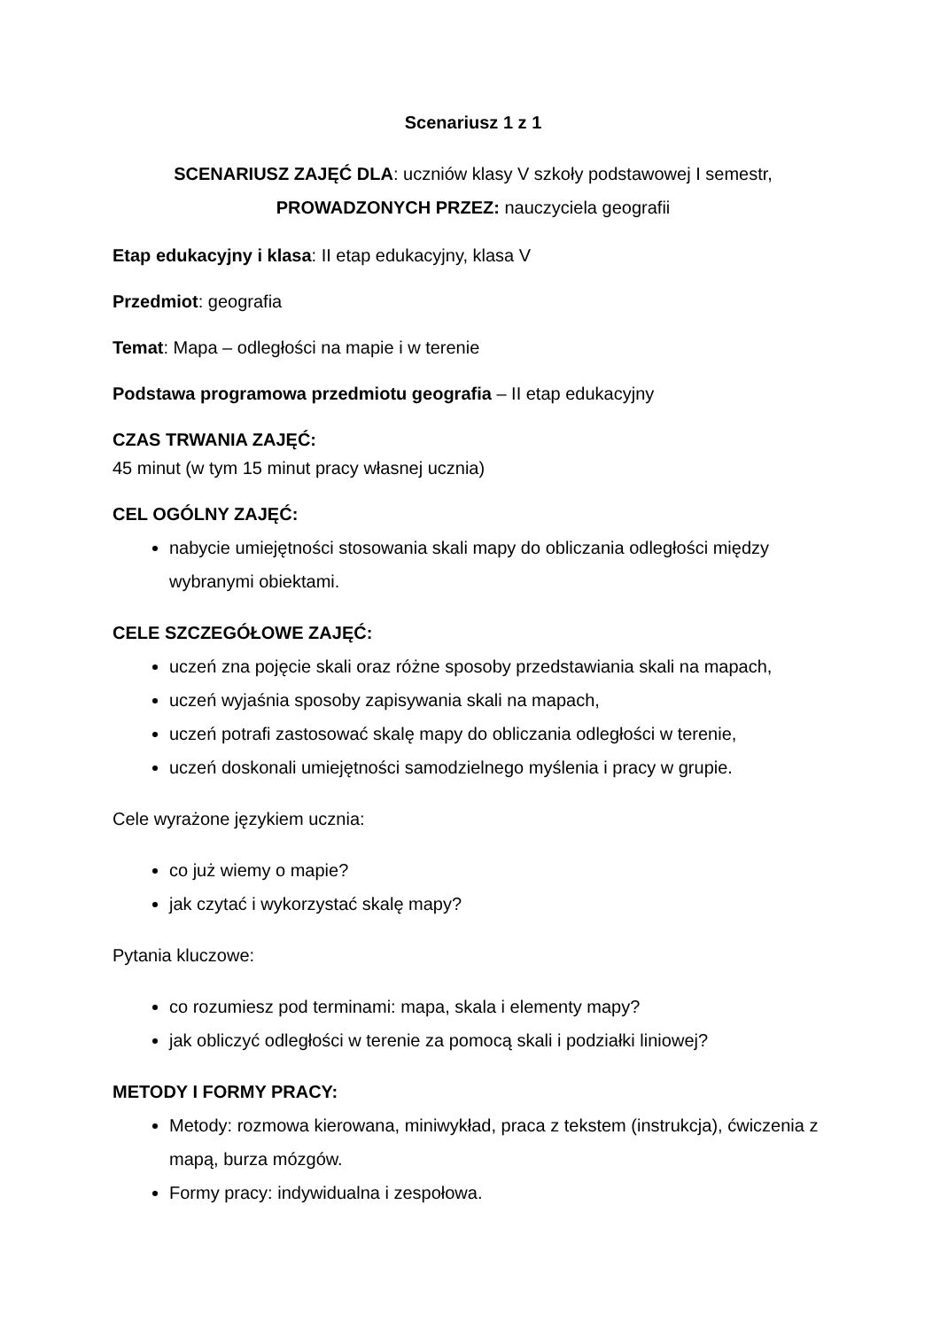Scenariusz 1 z 1
SCENARIUSZ ZAJĘĆ DLA: uczniów klasy V szkoły podstawowej I semestr,
PROWADZONYCH PRZEZ: nauczyciela geografii
Etap edukacyjny i klasa: II etap edukacyjny, klasa V
Przedmiot: geografia
Temat: Mapa – odległości na mapie i w terenie
Podstawa programowa przedmiotu geografia – II etap edukacyjny
CZAS TRWANIA ZAJĘĆ:
45 minut (w tym 15 minut pracy własnej ucznia)
CEL OGÓLNY ZAJĘĆ:
nabycie umiejętności stosowania skali mapy do obliczania odległości między wybranymi obiektami.
CELE SZCZEGÓŁOWE ZAJĘĆ:
uczeń zna pojęcie skali oraz różne sposoby przedstawiania skali na mapach,
uczeń wyjaśnia sposoby zapisywania skali na mapach,
uczeń potrafi zastosować skalę mapy do obliczania odległości w terenie,
uczeń doskonali umiejętności samodzielnego myślenia i pracy w grupie.
Cele wyrażone językiem ucznia:
co już wiemy o mapie?
jak czytać i wykorzystać skalę mapy?
Pytania kluczowe:
co rozumiesz pod terminami: mapa, skala i elementy mapy?
jak obliczyć odległości w terenie za pomocą skali i podziałki liniowej?
METODY I FORMY PRACY:
Metody: rozmowa kierowana, miniwykład, praca z tekstem (instrukcja), ćwiczenia z mapą, burza mózgów.
Formy pracy: indywidualna i zespołowa.